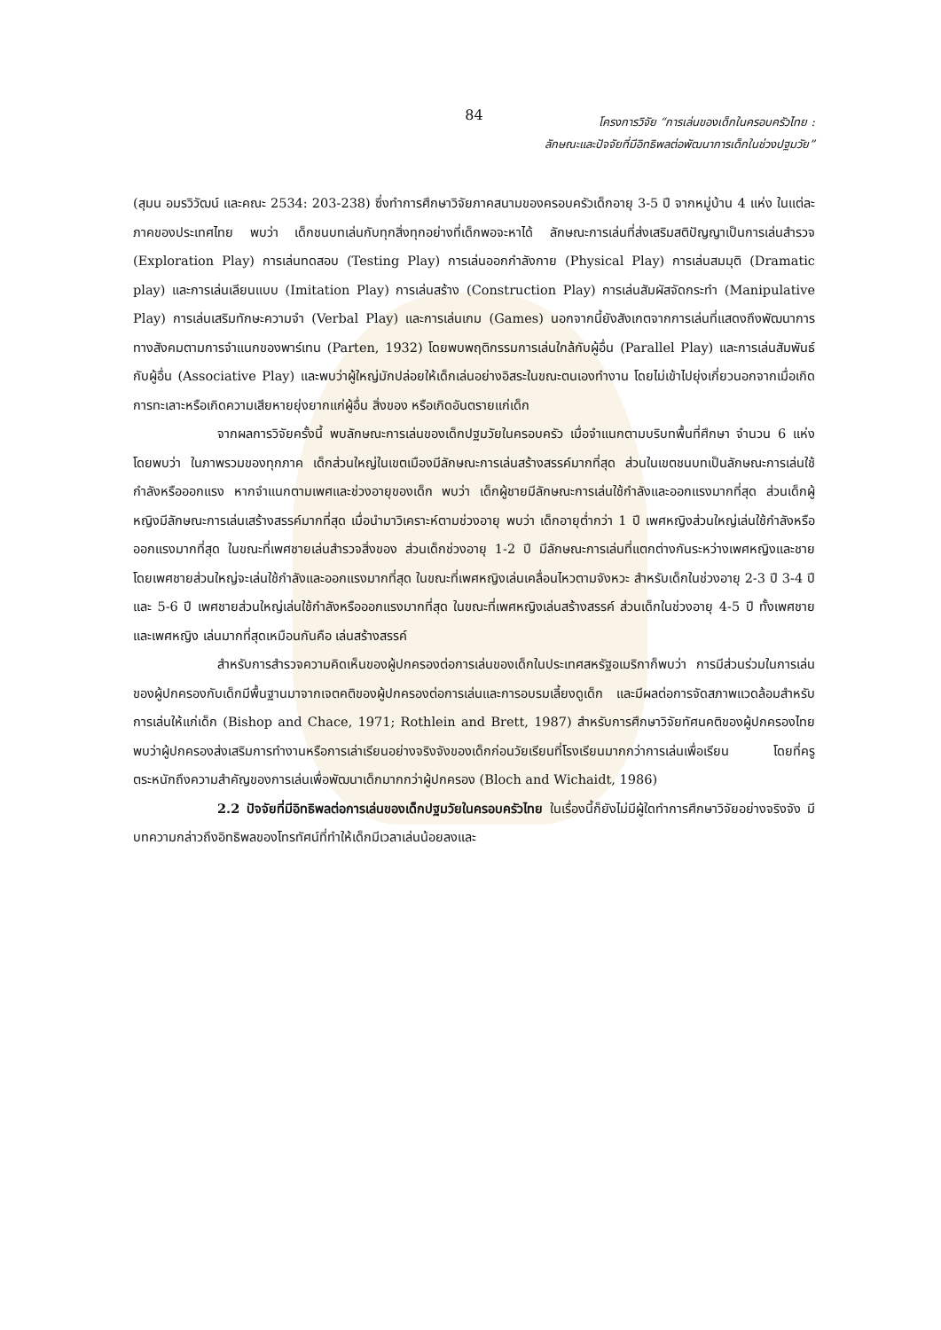84
โครงการวิจัย “การเล่นของเด็กในครอบครัวไทย :
ลักษณะและปัจจัยที่มีอิทธิพลต่อพัฒนาการเด็กในช่วงปฐมวัย”
(สุมน อมรวิวัฒน์ และคณะ 2534: 203-238) ซึ่งทำการศึกษาวิจัยภาคสนามของครอบครัวเด็กอายุ 3-5 ปี จากหมู่บ้าน 4 แห่ง ในแต่ละภาคของประเทศไทย พบว่า เด็กชนบทเล่นกับทุกสิ่งทุกอย่างที่เด็กพอจะหาได้ ลักษณะการเล่นที่ส่งเสริมสติปัญญาเป็นการเล่นสำรวจ (Exploration Play) การเล่นทดสอบ (Testing Play) การเล่นออกกำลังกาย (Physical Play) การเล่นสมมุติ (Dramatic play) และการเล่นเลียนแบบ (Imitation Play) การเล่นสร้าง (Construction Play) การเล่นสัมผัสจัดกระทำ (Manipulative Play) การเล่นเสริมทักษะความจำ (Verbal Play) และการเล่นเกม (Games) นอกจากนี้ยังสังเกตจากการเล่นที่แสดงถึงพัฒนาการทางสังคมตามการจำแนกของพาร์เทน (Parten, 1932) โดยพบพฤติกรรมการเล่นใกล้กับผู้อื่น (Parallel Play) และการเล่นสัมพันธ์กับผู้อื่น (Associative Play) และพบว่าผู้ใหญ่มักปล่อยให้เด็กเล่นอย่างอิสระในขณะตนเองทำงาน โดยไม่เข้าไปยุ่งเกี่ยวนอกจากเมื่อเกิดการทะเลาะหรือเกิดความเสียหายยุ่งยากแก่ผู้อื่น สิ่งของ หรือเกิดอันตรายแก่เด็ก
จากผลการวิจัยครั้งนี้ พบลักษณะการเล่นของเด็กปฐมวัยในครอบครัว เมื่อจำแนกตามบริบทพื้นที่ศึกษา จำนวน 6 แห่ง โดยพบว่า ในภาพรวมของทุกภาค เด็กส่วนใหญ่ในเขตเมืองมีลักษณะการเล่นสร้างสรรค์มากที่สุด ส่วนในเขตชนบทเป็นลักษณะการเล่นใช้กำลังหรือออกแรง หากจำแนกตามเพศและช่วงอายุของเด็ก พบว่า เด็กผู้ชายมีลักษณะการเล่นใช้กำลังและออกแรงมากที่สุด ส่วนเด็กผู้หญิงมีลักษณะการเล่นเสร้างสรรค์มากที่สุด เมื่อนำมาวิเคราะห์ตามช่วงอายุ พบว่า เด็กอายุต่ำกว่า 1 ปี เพศหญิงส่วนใหญ่เล่นใช้กำลังหรือออกแรงมากที่สุด ในขณะที่เพศชายเล่นสำรวจสิ่งของ ส่วนเด็กช่วงอายุ 1-2 ปี มีลักษณะการเล่นที่แตกต่างกันระหว่างเพศหญิงและชาย โดยเพศชายส่วนใหญ่จะเล่นใช้กำลังและออกแรงมากที่สุด ในขณะที่เพศหญิงเล่นเคลื่อนไหวตามจังหวะ สำหรับเด็กในช่วงอายุ 2-3 ปี 3-4 ปี และ 5-6 ปี เพศชายส่วนใหญ่เล่นใช้กำลังหรือออกแรงมากที่สุด ในขณะที่เพศหญิงเล่นสร้างสรรค์ ส่วนเด็กในช่วงอายุ 4-5 ปี ทั้งเพศชายและเพศหญิง เล่นมากที่สุดเหมือนกันคือ เล่นสร้างสรรค์
สำหรับการสำรวจความคิดเห็นของผู้ปกครองต่อการเล่นของเด็กในประเทศสหรัฐอเมริกาก็พบว่า การมีส่วนร่วมในการเล่นของผู้ปกครองกับเด็กมีพื้นฐานมาจากเจตคติของผู้ปกครองต่อการเล่นและการอบรมเลี้ยงดูเด็ก และมีผลต่อการจัดสภาพแวดล้อมสำหรับการเล่นให้แก่เด็ก (Bishop and Chace, 1971; Rothlein and Brett, 1987) สำหรับการศึกษาวิจัยทัศนคติของผู้ปกครองไทย พบว่าผู้ปกครองส่งเสริมการทำงานหรือการเล่าเรียนอย่างจริงจังของเด็กก่อนวัยเรียนที่โรงเรียนมากกว่าการเล่นเพื่อเรียน โดยที่ครูตระหนักถึงความสำคัญของการเล่นเพื่อพัฒนาเด็กมากกว่าผู้ปกครอง (Bloch and Wichaidt, 1986)
2.2 ปัจจัยที่มีอิทธิพลต่อการเล่นของเด็กปฐมวัยในครอบครัวไทย ในเรื่องนี้ก็ยังไม่มีผู้ใดทำการศึกษาวิจัยอย่างจริงจัง มีบทความกล่าวถึงอิทธิพลของโทรทัศน์ที่ทำให้เด็กมีเวลาเล่นน้อยลงและ